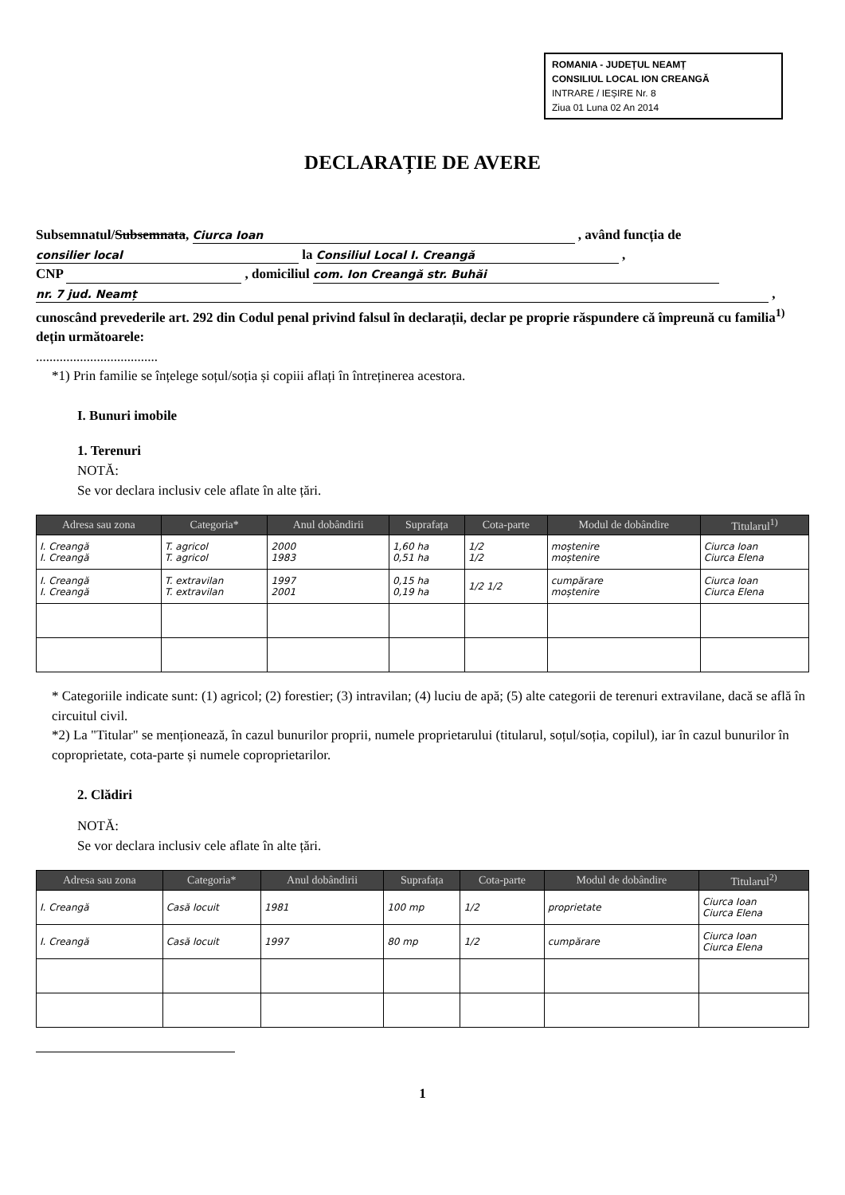ROMANIA - JUDEȚUL NEAMȚ
CONSILIUL LOCAL ION CREANGĂ
INTRARE / IEȘIRE Nr. 8
Ziua 01 Luna 02 An 2014
DECLARAȚIE DE AVERE
Subsemnatul/Subsemnata, Ciurca Ioan , având funcția de consilier local la Consiliul Local I. Creangă ,
CNP , domiciliul com. Ion Creangă str. Buhăi nr. 7 jud. Neamț ,
cunoscând prevederile art. 292 din Codul penal privind falsul în declarații, declar pe proprie răspundere că împreună cu familia<sup>1)</sup> dețin următoarele:
....................................
*1) Prin familie se înțelege soțul/soția și copiii aflați în întreținerea acestora.
I. Bunuri imobile
1. Terenuri
NOTĂ:
Se vor declara inclusiv cele aflate în alte țări.
| Adresa sau zona | Categoria* | Anul dobândirii | Suprafața | Cota-parte | Modul de dobândire | Titularul<sup>1)</sup> |
| --- | --- | --- | --- | --- | --- | --- |
| I. Creangă I. Creangă | T. agricol T. agricol | 2000 1983 | 1,60 ha 0,51 ha | 1/2 1/2 | moștenire moștenire | Ciurca Ioan Ciurca Elena |
| I. Creangă I. Creangă | T. extravilan T. extravilan | 1997 2001 | 0,15 ha 0,19 ha | 1/2 1/2 | cumpărare moștenire | Ciurca Ioan Ciurca Elena |
* Categoriile indicate sunt: (1) agricol; (2) forestier; (3) intravilan; (4) luciu de apă; (5) alte categorii de terenuri extravilane, dacă se află în circuitul civil.
*2) La "Titular" se menționează, în cazul bunurilor proprii, numele proprietarului (titularul, soțul/soția, copilul), iar în cazul bunurilor în coproprietate, cota-parte și numele coproprietarilor.
2. Clădiri
NOTĂ:
Se vor declara inclusiv cele aflate în alte țări.
| Adresa sau zona | Categoria* | Anul dobândirii | Suprafața | Cota-parte | Modul de dobândire | Titularul<sup>2)</sup> |
| --- | --- | --- | --- | --- | --- | --- |
| I. Creangă | Casă locuit | 1981 | 100 mp | 1/2 | proprietate | Ciurca Ioan Ciurca Elena |
| I. Creangă | Casă locuit | 1997 | 80 mp | 1/2 | cumpărare | Ciurca Ioan Ciurca Elena |
1